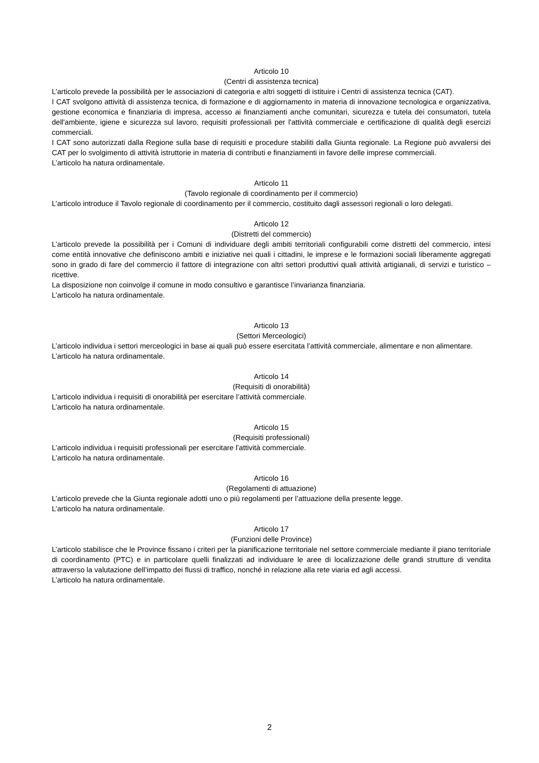Articolo 10
(Centri di assistenza tecnica)
L’articolo prevede la possibilità per le associazioni di categoria e altri soggetti di istituire i Centri di assistenza tecnica (CAT).
I CAT svolgono attività di assistenza tecnica, di formazione e di aggiornamento in materia di innovazione tecnologica e organizzativa, gestione economica e finanziaria di impresa, accesso ai finanziamenti anche comunitari, sicurezza e tutela dei consumatori, tutela dell'ambiente, igiene e sicurezza sul lavoro, requisiti professionali per l'attività commerciale e certificazione di qualità degli esercizi commerciali.
I CAT sono autorizzati dalla Regione sulla base di requisiti e procedure stabiliti dalla Giunta regionale. La Regione può avvalersi dei CAT per lo svolgimento di attività istruttorie in materia di contributi e finanziamenti in favore delle imprese commerciali.
L’articolo ha natura ordinamentale.
Articolo 11
(Tavolo regionale di coordinamento per il commercio)
L’articolo introduce il Tavolo regionale di coordinamento per il commercio, costituito dagli assessori regionali o loro delegati.
Articolo 12
(Distretti del commercio)
L’articolo prevede la possibilità per i Comuni di individuare degli ambiti territoriali configurabili come distretti del commercio, intesi come entità innovative che definiscono ambiti e iniziative nei quali i cittadini, le imprese e le formazioni sociali liberamente aggregati sono in grado di fare del commercio il fattore di integrazione con altri settori produttivi quali attività artigianali, di servizi e turistico – ricettive.
La disposizione non coinvolge il comune in modo consultivo e garantisce l’invarianza finanziaria.
L’articolo ha natura ordinamentale.
Articolo 13
(Settori Merceologici)
L’articolo individua i settori merceologici in base ai quali può essere esercitata l’attività commerciale, alimentare e non alimentare.
L’articolo ha natura ordinamentale.
Articolo 14
(Requisiti di onorabilità)
L’articolo individua i requisiti di onorabilità per esercitare l’attività commerciale.
L’articolo ha natura ordinamentale.
Articolo 15
(Requisiti professionali)
L’articolo individua i requisiti professionali per esercitare l’attività commerciale.
L’articolo ha natura ordinamentale.
Articolo 16
(Regolamenti di attuazione)
L’articolo prevede che la Giunta regionale adotti uno o più regolamenti per l’attuazione della presente legge.
L’articolo ha natura ordinamentale.
Articolo 17
(Funzioni delle Province)
L’articolo stabilisce che le Province fissano i criteri per la pianificazione territoriale nel settore commerciale mediante il piano territoriale di coordinamento (PTC) e in particolare quelli finalizzati ad individuare le aree di localizzazione delle grandi strutture di vendita attraverso la valutazione dell’impatto dei flussi di traffico, nonché in relazione alla rete viaria ed agli accessi.
L’articolo ha natura ordinamentale.
2